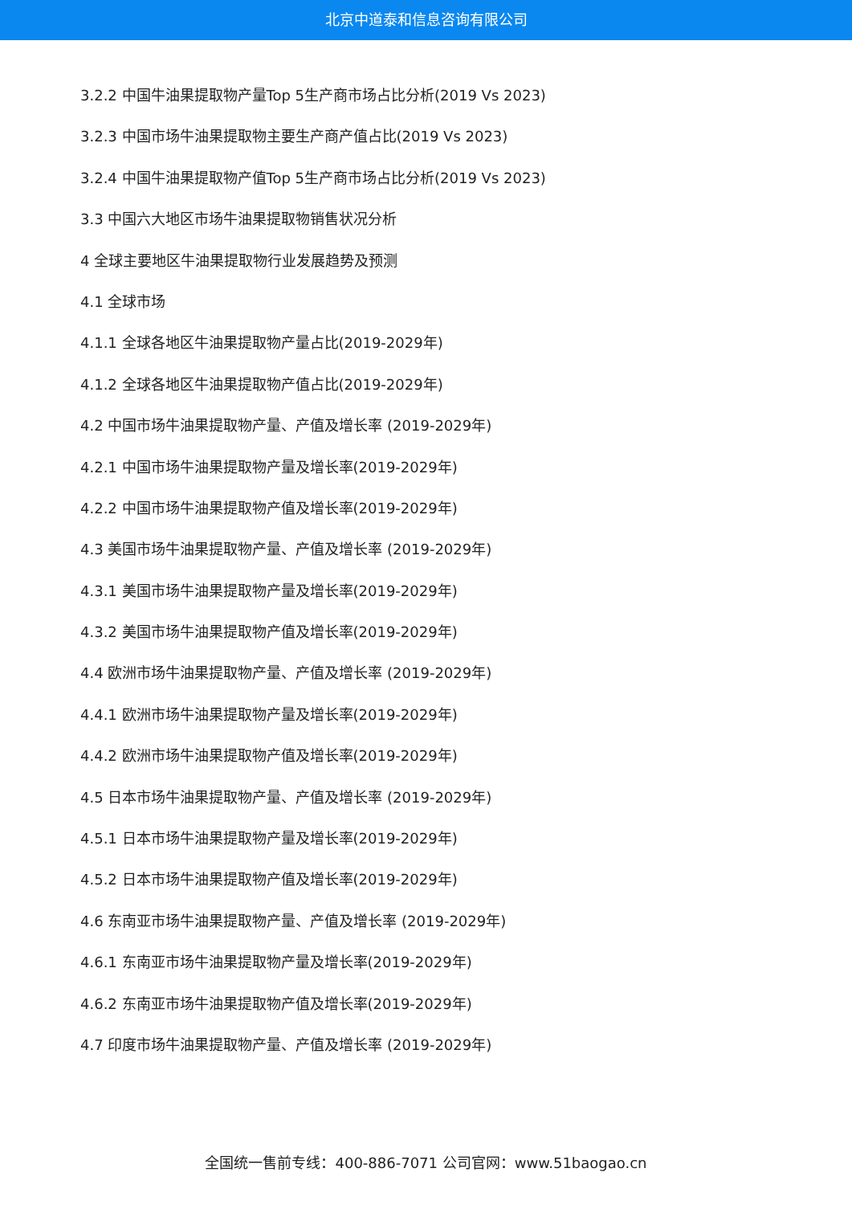北京中道泰和信息咨询有限公司
3.2.2 中国牛油果提取物产量Top 5生产商市场占比分析(2019 Vs 2023)
3.2.3 中国市场牛油果提取物主要生产商产值占比(2019 Vs 2023)
3.2.4 中国牛油果提取物产值Top 5生产商市场占比分析(2019 Vs 2023)
3.3 中国六大地区市场牛油果提取物销售状况分析
4 全球主要地区牛油果提取物行业发展趋势及预测
4.1 全球市场
4.1.1 全球各地区牛油果提取物产量占比(2019-2029年)
4.1.2 全球各地区牛油果提取物产值占比(2019-2029年)
4.2 中国市场牛油果提取物产量、产值及增长率 (2019-2029年)
4.2.1 中国市场牛油果提取物产量及增长率(2019-2029年)
4.2.2 中国市场牛油果提取物产值及增长率(2019-2029年)
4.3 美国市场牛油果提取物产量、产值及增长率 (2019-2029年)
4.3.1 美国市场牛油果提取物产量及增长率(2019-2029年)
4.3.2 美国市场牛油果提取物产值及增长率(2019-2029年)
4.4 欧洲市场牛油果提取物产量、产值及增长率 (2019-2029年)
4.4.1 欧洲市场牛油果提取物产量及增长率(2019-2029年)
4.4.2 欧洲市场牛油果提取物产值及增长率(2019-2029年)
4.5 日本市场牛油果提取物产量、产值及增长率 (2019-2029年)
4.5.1 日本市场牛油果提取物产量及增长率(2019-2029年)
4.5.2 日本市场牛油果提取物产值及增长率(2019-2029年)
4.6 东南亚市场牛油果提取物产量、产值及增长率 (2019-2029年)
4.6.1 东南亚市场牛油果提取物产量及增长率(2019-2029年)
4.6.2 东南亚市场牛油果提取物产值及增长率(2019-2029年)
4.7 印度市场牛油果提取物产量、产值及增长率 (2019-2029年)
全国统一售前专线：400-886-7071 公司官网：www.51baogao.cn